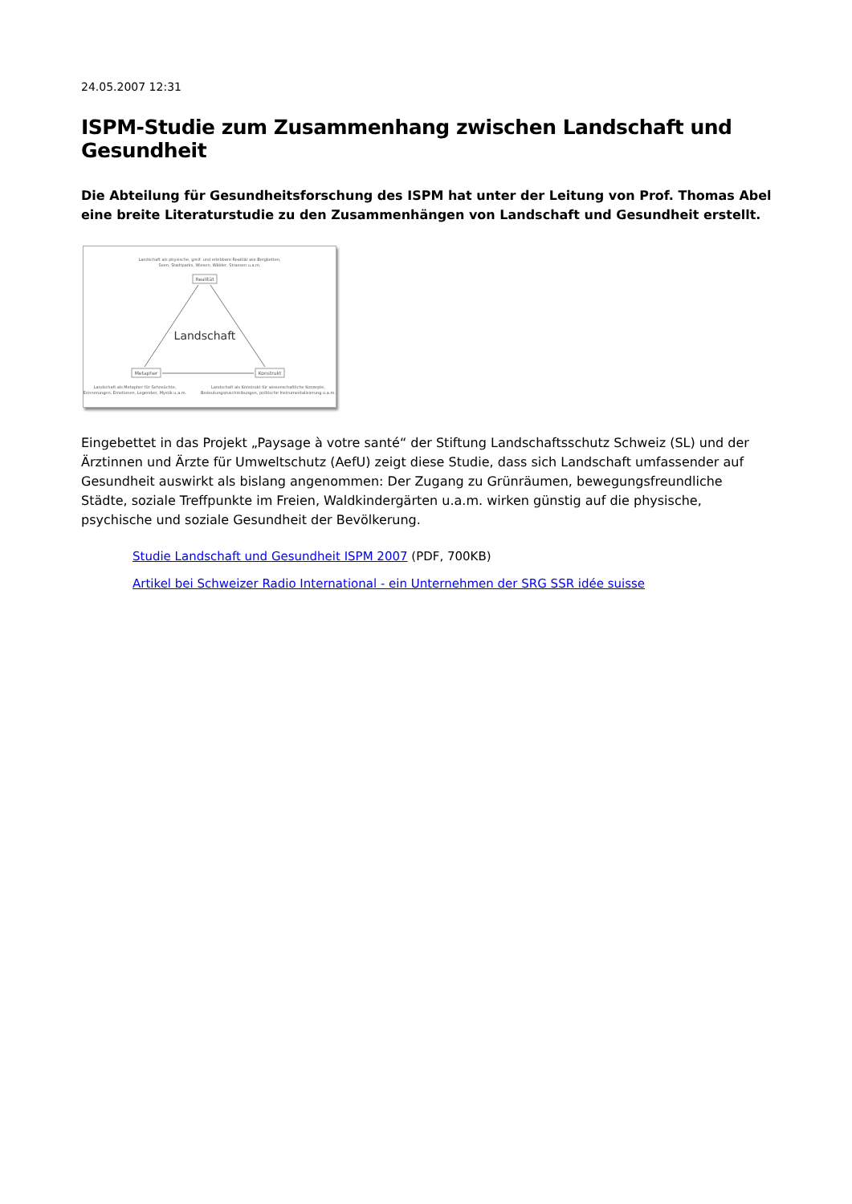24.05.2007 12:31
ISPM-Studie zum Zusammenhang zwischen Landschaft und Gesundheit
Die Abteilung für Gesundheitsforschung des ISPM hat unter der Leitung von Prof. Thomas Abel eine breite Literaturstudie zu den Zusammenhängen von Landschaft und Gesundheit erstellt.
Landschaft als physische, greif- und erlebbare Realität wie Bergketten,
Seen, Stadtparks, Wiesen, Wälder, Strassen u.a.m.
Realität
Landschaft
Metapher
Konstrukt
Landschaft als Metapher für Sehnsüchte,
Erinnerungen, Emotionen, Legenden, Mystik u.a.m.
Landschaft als Konstrukt für wissenschaftliche Konzepte,
Bedeutungszuschreibungen, politische Instrumentalisierung u.a.m.
Eingebettet in das Projekt „Paysage à votre santé“ der Stiftung Landschaftsschutz Schweiz (SL) und der Ärztinnen und Ärzte für Umweltschutz (AefU) zeigt diese Studie, dass sich Landschaft umfassender auf Gesundheit auswirkt als bislang angenommen: Der Zugang zu Grünräumen, bewegungsfreundliche Städte, soziale Treffpunkte im Freien, Waldkindergärten u.a.m. wirken günstig auf die physische, psychische und soziale Gesundheit der Bevölkerung.
Studie Landschaft und Gesundheit ISPM 2007 (PDF, 700KB)
Artikel bei Schweizer Radio International - ein Unternehmen der SRG SSR idée suisse